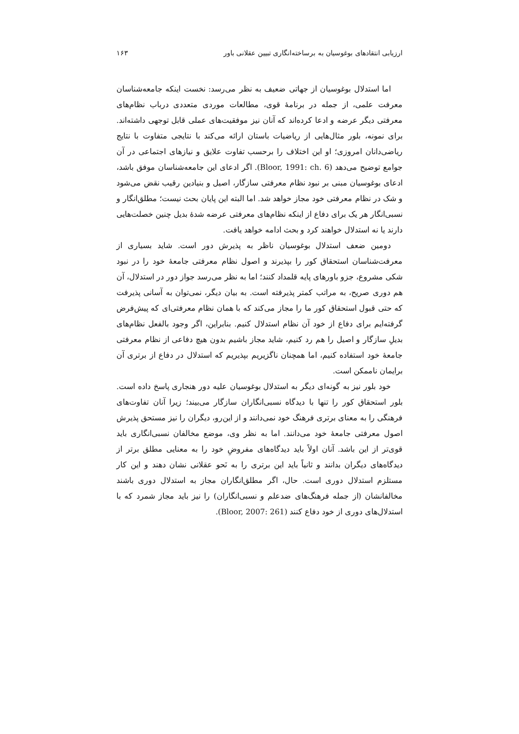ارزیابی انتقادهای بوغوسیان به برساخته‌انگاری تبیین عقلانی باور ۱۶۳
اما استدلال بوغوسیان از جهاتی ضعیف به نظر می‌رسد: نخست اینکه جامعه‌شناسان معرفت علمی، از جمله در برنامۀ قوی، مطالعات موردی متعددی درباب نظام‌های معرفتی دیگر عرضه و ادعا کرده‌اند که آنان نیز موفقیت‌های عملی قابل توجهی داشته‌اند. برای نمونه، بلور مثال‌هایی از ریاضیات باستان ارائه می‌کند با نتایجی متفاوت با نتایج ریاضی‌دانان امروزی؛ او این اختلاف را برحسب تفاوت علایق و نیازهای اجتماعی در آن جوامع توضیح می‌دهد (Bloor, 1991: ch. 6). اگر ادعای این جامعه‌شناسان موفق باشد، ادعای بوغوسیان مبنی بر نبود نظام معرفتی سازگار، اصیل و بنیادین رقیب نقض می‌شود و شک در نظام معرفتی خود مجاز خواهد شد. اما البته این پایان بحث نیست؛ مطلق‌انگار و نسبی‌انگار هر یک برای دفاع از اینکه نظام‌های معرفتی عرضه شدۀ بدیل چنین خصلت‌هایی دارند یا نه استدلال خواهند کرد و بحث ادامه خواهد یافت.
دومین ضعف استدلال بوغوسیان ناظر به پذیرش دور است. شاید بسیاری از معرفت‌شناسان استحقاق کور را بپذیرند و اصول نظام معرفتی جامعۀ خود را در نبود شکی مشروع، جزو باورهای پایه قلمداد کنند؛ اما به نظر می‌رسد جواز دور در استدلال، آن هم دوری صریح، به مراتب کمتر پذیرفته است. به بیان دیگر، نمی‌توان به آسانی پذیرفت که حتی قبول استحقاق کور ما را مجاز می‌کند که با همان نظام معرفتی‌ای که پیش‌فرض گرفته‌ایم برای دفاع از خود آن نظام استدلال کنیم. بنابراین، اگر وجود بالفعل نظام‌های بدیلِ سازگار و اصیل را هم رد کنیم، شاید مجاز باشیم بدون هیچ دفاعی از نظام معرفتی جامعۀ خود استفاده کنیم، اما همچنان ناگزیریم بپذیریم که استدلال در دفاع از برتری آن برایمان ناممکن است.
خود بلور نیز به گونه‌ای دیگر به استدلال بوغوسیان علیه دور هنجاری پاسخ داده است. بلور استحقاق کور را تنها با دیدگاه نسبی‌انگاران سازگار می‌بیند؛ زیرا آنان تفاوت‌های فرهنگی را به معنای برتری فرهنگ خود نمی‌دانند و از این‌رو، دیگران را نیز مستحق پذیرش اصول معرفتی جامعۀ خود می‌دانند. اما به نظر وی، موضع مخالفان نسبی‌انگاری باید قوی‌تر از این باشد. آنان اولاً باید دیدگاه‌های مفروضِ خود را به معنایی مطلق برتر از دیدگاه‌های دیگران بدانند و ثانیاً باید این برتری را به نَحو عقلانی نشان دهند و این کار مستلزم استدلال دوری است. حال، اگر مطلق‌انگاران مجاز به استدلال دوری باشند مخالفانشان (از جمله فرهنگ‌های ضدعلم و نسبی‌انگاران) را نیز باید مجاز شمرد که با استدلال‌های دوری از خود دفاع کنند (Bloor, 2007: 261).